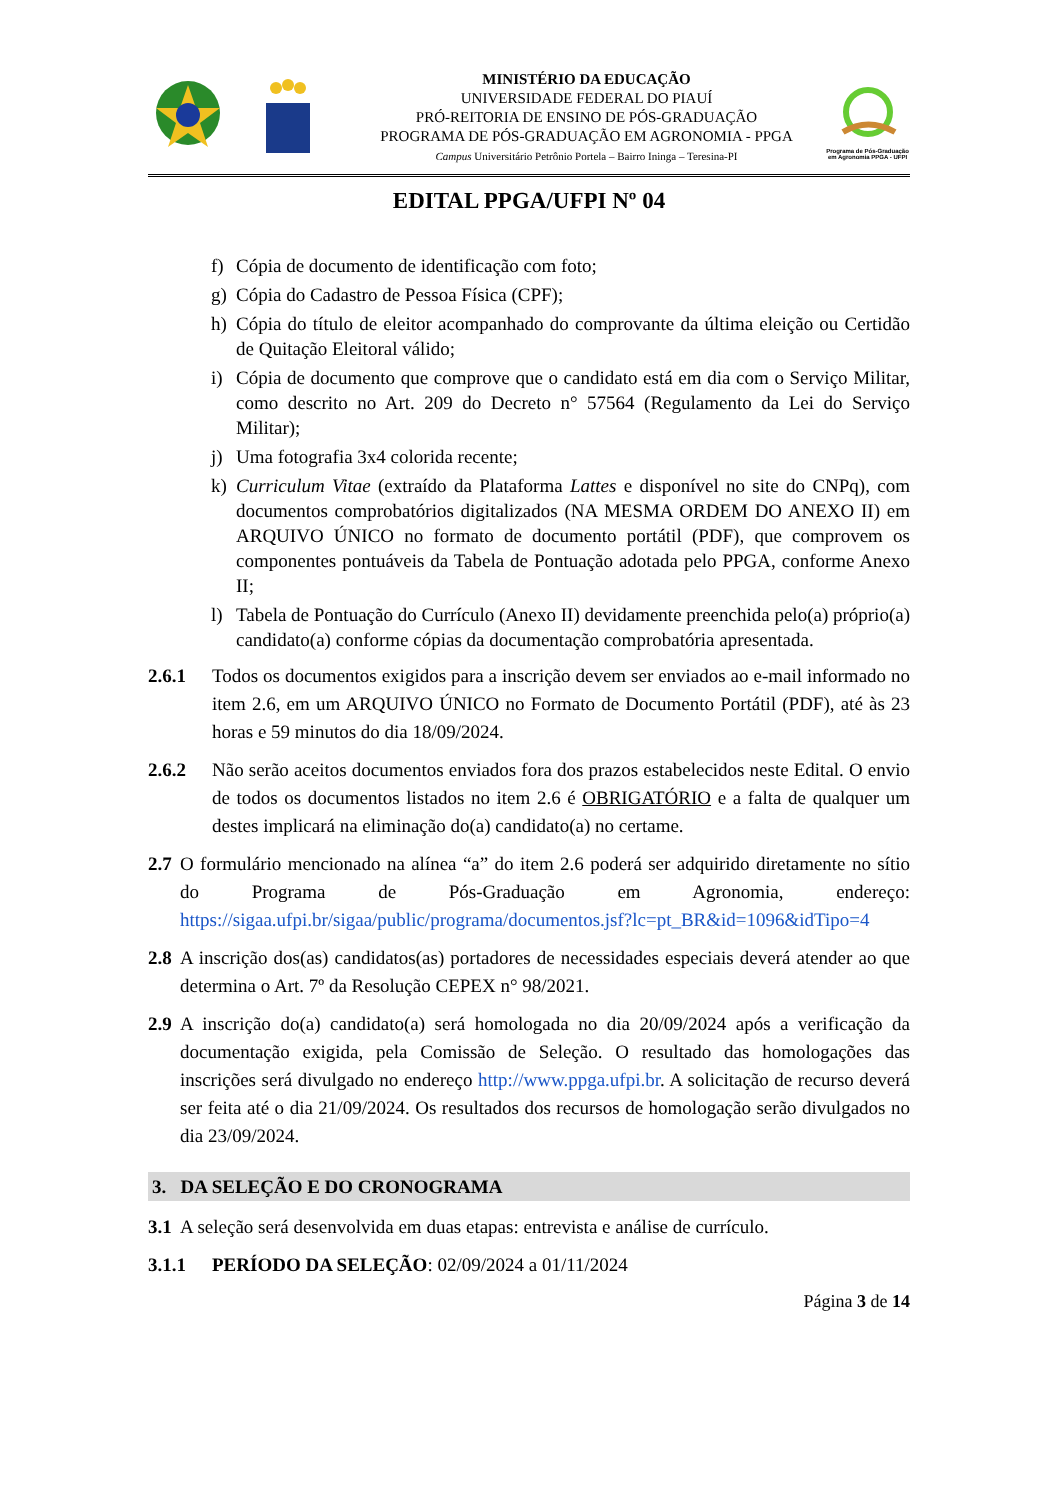MINISTÉRIO DA EDUCAÇÃO
UNIVERSIDADE FEDERAL DO PIAUÍ
PRÓ-REITORIA DE ENSINO DE PÓS-GRADUAÇÃO
PROGRAMA DE PÓS-GRADUAÇÃO EM AGRONOMIA - PPGA
Campus Universitário Petrônio Portela – Bairro Ininga – Teresina-PI
Programa de Pós-Graduação em Agronomia PPGA - UFPI
EDITAL PPGA/UFPI Nº 04
f) Cópia de documento de identificação com foto;
g) Cópia do Cadastro de Pessoa Física (CPF);
h) Cópia do título de eleitor acompanhado do comprovante da última eleição ou Certidão de Quitação Eleitoral válido;
i) Cópia de documento que comprove que o candidato está em dia com o Serviço Militar, como descrito no Art. 209 do Decreto n° 57564 (Regulamento da Lei do Serviço Militar);
j) Uma fotografia 3x4 colorida recente;
k) Curriculum Vitae (extraído da Plataforma Lattes e disponível no site do CNPq), com documentos comprobatórios digitalizados (NA MESMA ORDEM DO ANEXO II) em ARQUIVO ÚNICO no formato de documento portátil (PDF), que comprovem os componentes pontuáveis da Tabela de Pontuação adotada pelo PPGA, conforme Anexo II;
l) Tabela de Pontuação do Currículo (Anexo II) devidamente preenchida pelo(a) próprio(a) candidato(a) conforme cópias da documentação comprobatória apresentada.
2.6.1 Todos os documentos exigidos para a inscrição devem ser enviados ao e-mail informado no item 2.6, em um ARQUIVO ÚNICO no Formato de Documento Portátil (PDF), até às 23 horas e 59 minutos do dia 18/09/2024.
2.6.2 Não serão aceitos documentos enviados fora dos prazos estabelecidos neste Edital. O envio de todos os documentos listados no item 2.6 é OBRIGATÓRIO e a falta de qualquer um destes implicará na eliminação do(a) candidato(a) no certame.
2.7 O formulário mencionado na alínea “a” do item 2.6 poderá ser adquirido diretamente no sítio do Programa de Pós-Graduação em Agronomia, endereço: https://sigaa.ufpi.br/sigaa/public/programa/documentos.jsf?lc=pt_BR&id=1096&idTipo=4
2.8 A inscrição dos(as) candidatos(as) portadores de necessidades especiais deverá atender ao que determina o Art. 7º da Resolução CEPEX n° 98/2021.
2.9 A inscrição do(a) candidato(a) será homologada no dia 20/09/2024 após a verificação da documentação exigida, pela Comissão de Seleção. O resultado das homologações das inscrições será divulgado no endereço http://www.ppga.ufpi.br. A solicitação de recurso deverá ser feita até o dia 21/09/2024. Os resultados dos recursos de homologação serão divulgados no dia 23/09/2024.
3. DA SELEÇÃO E DO CRONOGRAMA
3.1 A seleção será desenvolvida em duas etapas: entrevista e análise de currículo.
3.1.1 PERÍODO DA SELEÇÃO: 02/09/2024 a 01/11/2024
Página 3 de 14